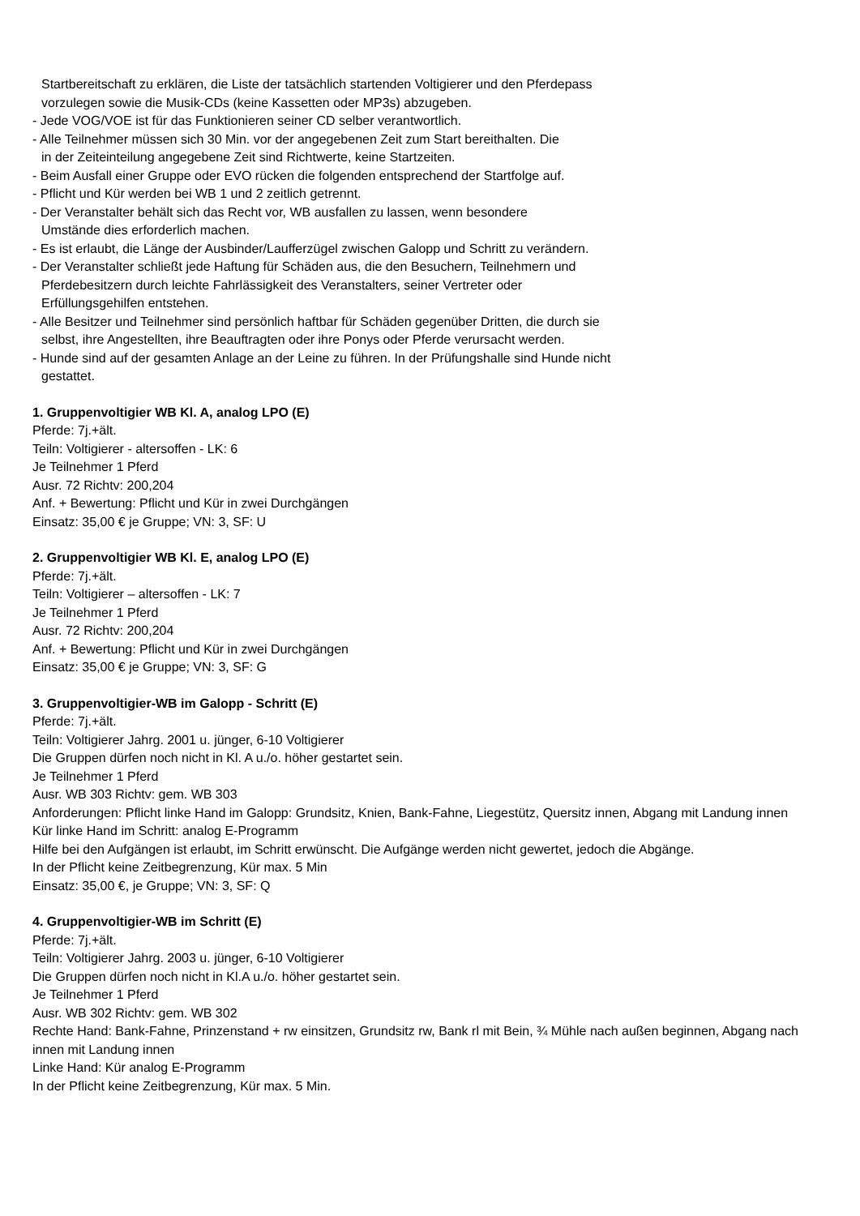Startbereitschaft zu erklären, die Liste der tatsächlich startenden Voltigierer und den Pferdepass
vorzulegen sowie die Musik-CDs (keine Kassetten oder MP3s) abzugeben.
- Jede VOG/VOE ist für das Funktionieren seiner CD selber verantwortlich.
- Alle Teilnehmer müssen sich 30 Min. vor der angegebenen Zeit zum Start bereithalten. Die
in der Zeiteinteilung angegebene Zeit sind Richtwerte, keine Startzeiten.
- Beim Ausfall einer Gruppe oder EVO rücken die folgenden entsprechend der Startfolge auf.
- Pflicht und Kür werden bei WB 1 und 2 zeitlich getrennt.
- Der Veranstalter behält sich das Recht vor, WB ausfallen zu lassen, wenn besondere
Umstände dies erforderlich machen.
- Es ist erlaubt, die Länge der Ausbinder/Laufferzügel zwischen Galopp und Schritt zu verändern.
- Der Veranstalter schließt jede Haftung für Schäden aus, die den Besuchern, Teilnehmern und
Pferdebesitzern durch leichte Fahrlässigkeit des Veranstalters, seiner Vertreter oder
Erfüllungsgehilfen entstehen.
- Alle Besitzer und Teilnehmer sind persönlich haftbar für Schäden gegenüber Dritten, die durch sie
selbst, ihre Angestellten, ihre Beauftragten oder ihre Ponys oder Pferde verursacht werden.
- Hunde sind auf der gesamten Anlage an der Leine zu führen. In der Prüfungshalle sind Hunde nicht
gestattet.
1. Gruppenvoltigier WB Kl. A, analog LPO (E)
Pferde: 7j.+ält.
Teiln: Voltigierer - altersoffen - LK: 6
Je Teilnehmer 1 Pferd
Ausr. 72 Richtv: 200,204
Anf. + Bewertung: Pflicht und Kür in zwei Durchgängen
Einsatz: 35,00 € je Gruppe; VN: 3, SF: U
2. Gruppenvoltigier WB Kl. E, analog LPO (E)
Pferde: 7j.+ält.
Teiln: Voltigierer – altersoffen - LK: 7
Je Teilnehmer 1 Pferd
Ausr. 72 Richtv: 200,204
Anf. + Bewertung: Pflicht und Kür in zwei Durchgängen
Einsatz: 35,00 € je Gruppe; VN: 3, SF: G
3. Gruppenvoltigier-WB im Galopp - Schritt (E)
Pferde: 7j.+ält.
Teiln: Voltigierer Jahrg. 2001 u. jünger, 6-10 Voltigierer
Die Gruppen dürfen noch nicht in Kl. A u./o. höher gestartet sein.
Je Teilnehmer 1 Pferd
Ausr. WB 303 Richtv: gem. WB 303
Anforderungen: Pflicht linke Hand im Galopp: Grundsitz, Knien, Bank-Fahne, Liegestütz, Quersitz innen, Abgang mit Landung innen
Kür linke Hand im Schritt: analog E-Programm
Hilfe bei den Aufgängen ist erlaubt, im Schritt erwünscht. Die Aufgänge werden nicht gewertet, jedoch die Abgänge.
In der Pflicht keine Zeitbegrenzung, Kür max. 5 Min
Einsatz: 35,00 €, je Gruppe; VN: 3, SF: Q
4. Gruppenvoltigier-WB im Schritt (E)
Pferde: 7j.+ält.
Teiln: Voltigierer Jahrg. 2003 u. jünger, 6-10 Voltigierer
Die Gruppen dürfen noch nicht in Kl.A u./o. höher gestartet sein.
Je Teilnehmer 1 Pferd
Ausr. WB 302 Richtv: gem. WB 302
Rechte Hand: Bank-Fahne, Prinzenstand + rw einsitzen, Grundsitz rw, Bank rl mit Bein, ¾ Mühle nach außen beginnen, Abgang nach innen mit Landung innen
Linke Hand: Kür analog E-Programm
In der Pflicht keine Zeitbegrenzung, Kür max. 5 Min.